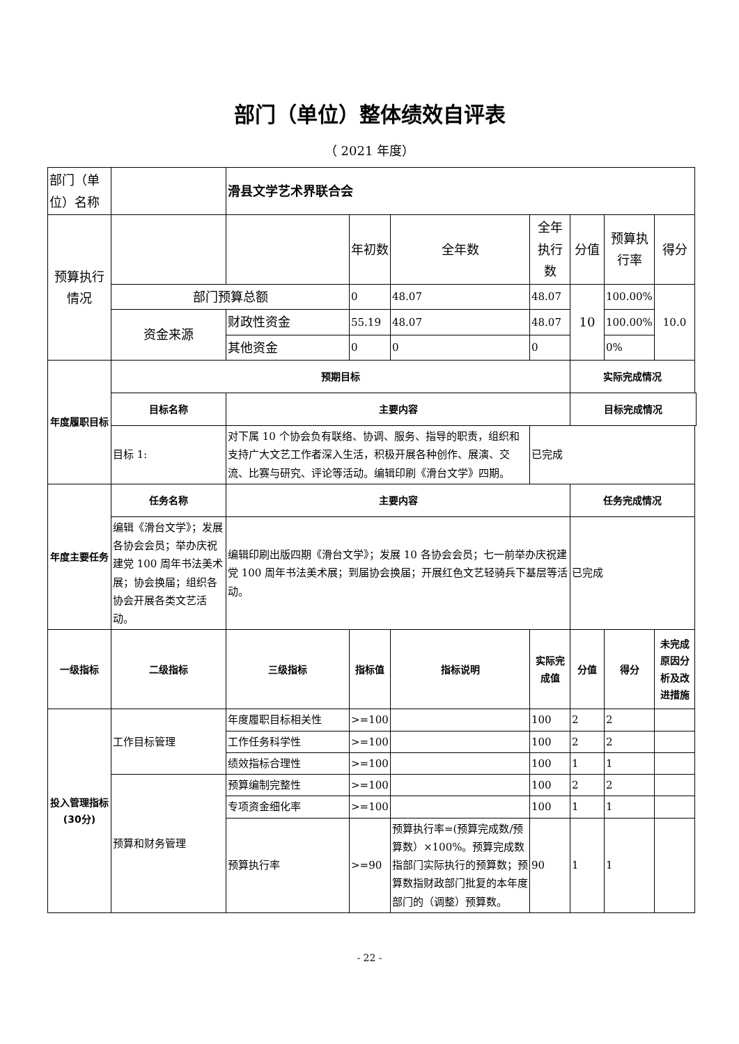部门（单位）整体绩效自评表
（ 2021 年度）
| 部门（单位）名称 | | 滑县文学艺术界联合会 | | | | | | |
| 预算执行情况 | | | 年初数 | 全年数 | 全年执行数 | 分值 | 预算执行率 | 得分 |
| | 部门预算总额 | | 0 | 48.07 | 48.07 | 10 | 100.00% | 10.0 |
| | 资金来源 | 财政性资金 | 55.19 | 48.07 | 48.07 | | 100.00% | |
| | | 其他资金 | 0 | 0 | 0 | | 0% | |
| 年度履职目标 | 预期目标 | | | | | 实际完成情况 | | |
| | 目标名称 | 主要内容 | | | | 目标完成情况 | | |
| | 目标 1: | 对下属 10 个协会负有联络、协调、服务、指导的职责，组织和支持广大文艺工作者深入生活，积极开展各种创作、展演、交流、比赛与研究、评论等活动。编辑印刷《滑台文学》四期。 | | | 已完成 | | | |
| 年度主要任务 | 任务名称 | 主要内容 | | | | 任务完成情况 | | |
| | 编辑《滑台文学》；发展各协会会员；举办庆祝建党 100 周年书法美术展；协会换届；组织各协会开展各类文艺活动。 | 编辑印刷出版四期《滑台文学》；发展 10 各协会会员；七一前举办庆祝建党 100 周年书法美术展；到届协会换届；开展红色文艺轻骑兵下基层等活动。 | | | | 已完成 | | |
| 一级指标 | 二级指标 | 三级指标 | 指标值 | 指标说明 | 实际完成值 | 分值 | 得分 | 未完成原因分析及改进措施 |
| 投入管理指标(30分) | 工作目标管理 | 年度履职目标相关性 | >=100 | | 100 | 2 | 2 | |
| | | 工作任务科学性 | >=100 | | 100 | 2 | 2 | |
| | | 绩效指标合理性 | >=100 | | 100 | 1 | 1 | |
| | 预算和财务管理 | 预算编制完整性 | >=100 | | 100 | 2 | 2 | |
| | | 专项资金细化率 | >=100 | | 100 | 1 | 1 | |
| | | 预算执行率 | >=90 | 预算执行率=(预算完成数/预算数）×100%。预算完成数指部门实际执行的预算数；预算数指财政部门批复的本年度部门的（调整）预算数。 | 90 | 1 | 1 | |
- 22 -